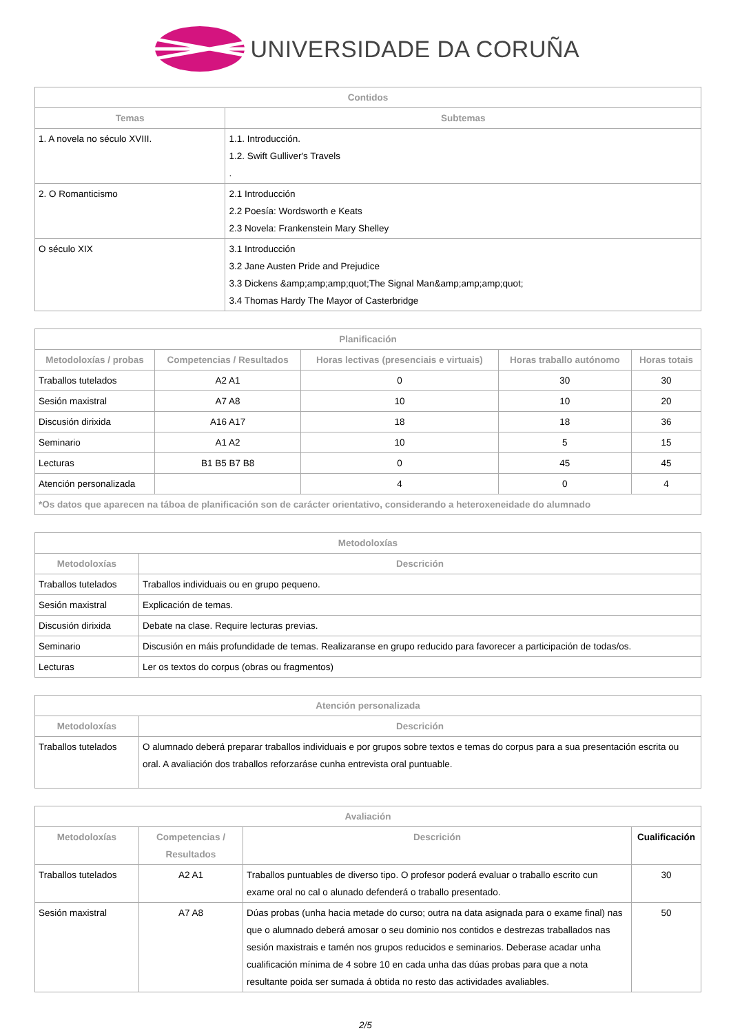UNIVERSIDADE DA CORUÑA
| Contidos | |
| --- | --- |
| Temas | Subtemas |
| 1. A novela no século XVIII. | 1.1. Introducción. 1.2. Swift Gulliver's Travels . |
| 2. O Romanticismo | 2.1 Introducción 2.2 Poesía: Wordsworth e Keats 2.3 Novela: Frankenstein Mary Shelley |
| O século XIX | 3.1 Introducción 3.2 Jane Austen Pride and Prejudice 3.3 Dickens &amp;amp;amp;quot;The Signal Man&amp;amp;amp;quot; 3.4 Thomas Hardy The Mayor of Casterbridge |
| Planificación | | | | |
| --- | --- | --- | --- | --- |
| Metodoloxías / probas | Competencias / Resultados | Horas lectivas (presenciais e virtuais) | Horas traballo autónomo | Horas totais |
| Traballos tutelados | A2 A1 | 0 | 30 | 30 |
| Sesión maxistral | A7 A8 | 10 | 10 | 20 |
| Discusión dirixida | A16 A17 | 18 | 18 | 36 |
| Seminario | A1 A2 | 10 | 5 | 15 |
| Lecturas | B1 B5 B7 B8 | 0 | 45 | 45 |
| Atención personalizada | | 4 | 0 | 4 |
| *Os datos que aparecen na táboa de planificación son de carácter orientativo, considerando a heteroxeneidade do alumnado | | | | |
| Metodoloxías | |
| --- | --- |
| Metodoloxías | Descrición |
| Traballos tutelados | Traballos individuais ou en grupo pequeno. |
| Sesión maxistral | Explicación de temas. |
| Discusión dirixida | Debate na clase. Require lecturas previas. |
| Seminario | Discusión en máis profundidade de temas. Realizaranse en grupo reducido para favorecer a participación de todas/os. |
| Lecturas | Ler os textos do corpus (obras ou fragmentos) |
| Atención personalizada | |
| --- | --- |
| Metodoloxías | Descrición |
| Traballos tutelados | O alumnado deberá preparar traballos individuais e por grupos sobre textos e temas do corpus para a sua presentación escrita ou oral. A avaliación dos traballos reforzaráse cunha entrevista oral puntuable. |
| Avaliación | | | |
| --- | --- | --- | --- |
| Metodoloxías | Competencias / Resultados | Descrición | Cualificación |
| Traballos tutelados | A2 A1 | Traballos puntuables de diverso tipo. O profesor poderá evaluar o traballo escrito cun exame oral no cal o alunado defenderá o traballo presentado. | 30 |
| Sesión maxistral | A7 A8 | Dúas probas (unha hacia metade do curso; outra na data asignada para o exame final) nas que o alumnado deberá amosar o seu dominio nos contidos e destrezas traballados nas sesión maxistrais e tamén nos grupos reducidos e seminarios. Deberase acadar unha cualificación mínima de 4 sobre 10 en cada unha das dúas probas para que a nota resultante poida ser sumada á obtida no resto das actividades avaliables. | 50 |
2/5